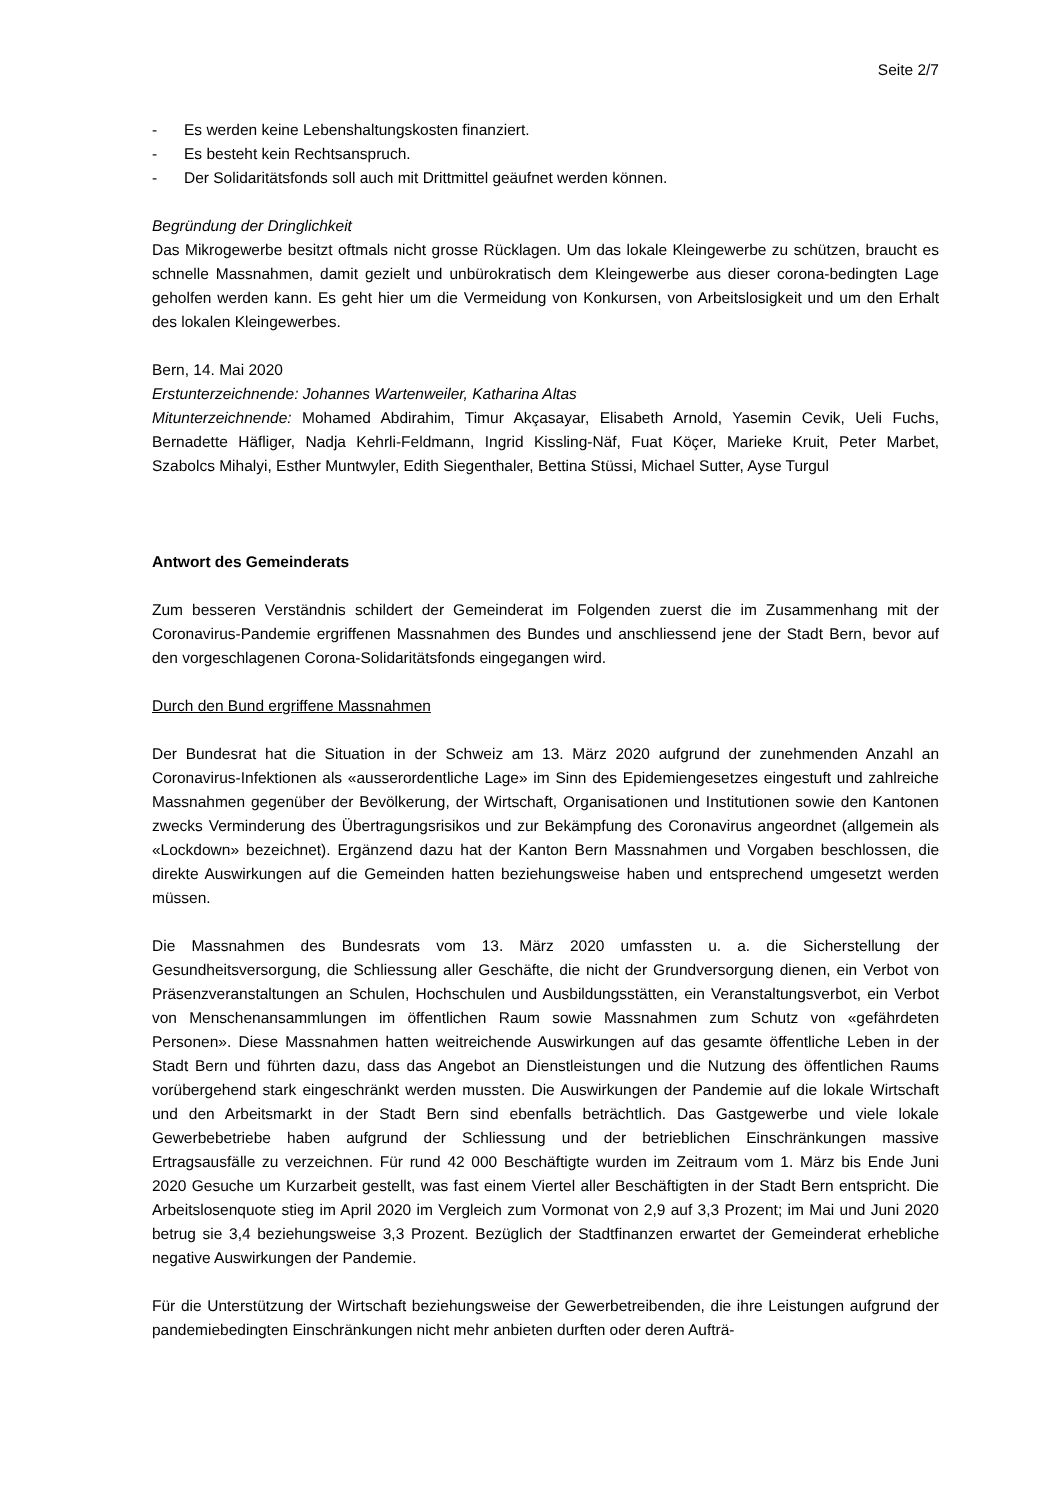Seite 2/7
- Es werden keine Lebenshaltungskosten finanziert.
- Es besteht kein Rechtsanspruch.
- Der Solidaritätsfonds soll auch mit Drittmittel geäufnet werden können.
Begründung der Dringlichkeit
Das Mikrogewerbe besitzt oftmals nicht grosse Rücklagen. Um das lokale Kleingewerbe zu schützen, braucht es schnelle Massnahmen, damit gezielt und unbürokratisch dem Kleingewerbe aus dieser corona-bedingten Lage geholfen werden kann. Es geht hier um die Vermeidung von Konkursen, von Arbeitslosigkeit und um den Erhalt des lokalen Kleingewerbes.
Bern, 14. Mai 2020
Erstunterzeichnende: Johannes Wartenweiler, Katharina Altas
Mitunterzeichnende: Mohamed Abdirahim, Timur Akçasayar, Elisabeth Arnold, Yasemin Cevik, Ueli Fuchs, Bernadette Häfliger, Nadja Kehrli-Feldmann, Ingrid Kissling-Näf, Fuat Köçer, Marieke Kruit, Peter Marbet, Szabolcs Mihalyi, Esther Muntwyler, Edith Siegenthaler, Bettina Stüssi, Michael Sutter, Ayse Turgul
Antwort des Gemeinderats
Zum besseren Verständnis schildert der Gemeinderat im Folgenden zuerst die im Zusammenhang mit der Coronavirus-Pandemie ergriffenen Massnahmen des Bundes und anschliessend jene der Stadt Bern, bevor auf den vorgeschlagenen Corona-Solidaritätsfonds eingegangen wird.
Durch den Bund ergriffene Massnahmen
Der Bundesrat hat die Situation in der Schweiz am 13. März 2020 aufgrund der zunehmenden Anzahl an Coronavirus-Infektionen als «ausserordentliche Lage» im Sinn des Epidemiengesetzes eingestuft und zahlreiche Massnahmen gegenüber der Bevölkerung, der Wirtschaft, Organisationen und Institutionen sowie den Kantonen zwecks Verminderung des Übertragungsrisikos und zur Bekämpfung des Coronavirus angeordnet (allgemein als «Lockdown» bezeichnet). Ergänzend dazu hat der Kanton Bern Massnahmen und Vorgaben beschlossen, die direkte Auswirkungen auf die Gemeinden hatten beziehungsweise haben und entsprechend umgesetzt werden müssen.
Die Massnahmen des Bundesrats vom 13. März 2020 umfassten u. a. die Sicherstellung der Gesundheitsversorgung, die Schliessung aller Geschäfte, die nicht der Grundversorgung dienen, ein Verbot von Präsenzveranstaltungen an Schulen, Hochschulen und Ausbildungsstätten, ein Veranstaltungsverbot, ein Verbot von Menschenansammlungen im öffentlichen Raum sowie Massnahmen zum Schutz von «gefährdeten Personen». Diese Massnahmen hatten weitreichende Auswirkungen auf das gesamte öffentliche Leben in der Stadt Bern und führten dazu, dass das Angebot an Dienstleistungen und die Nutzung des öffentlichen Raums vorübergehend stark eingeschränkt werden mussten. Die Auswirkungen der Pandemie auf die lokale Wirtschaft und den Arbeitsmarkt in der Stadt Bern sind ebenfalls beträchtlich. Das Gastgewerbe und viele lokale Gewerbebetriebe haben aufgrund der Schliessung und der betrieblichen Einschränkungen massive Ertragsausfälle zu verzeichnen. Für rund 42 000 Beschäftigte wurden im Zeitraum vom 1. März bis Ende Juni 2020 Gesuche um Kurzarbeit gestellt, was fast einem Viertel aller Beschäftigten in der Stadt Bern entspricht. Die Arbeitslosenquote stieg im April 2020 im Vergleich zum Vormonat von 2,9 auf 3,3 Prozent; im Mai und Juni 2020 betrug sie 3,4 beziehungsweise 3,3 Prozent. Bezüglich der Stadtfinanzen erwartet der Gemeinderat erhebliche negative Auswirkungen der Pandemie.
Für die Unterstützung der Wirtschaft beziehungsweise der Gewerbetreibenden, die ihre Leistungen aufgrund der pandemiebedingten Einschränkungen nicht mehr anbieten durften oder deren Aufträ-